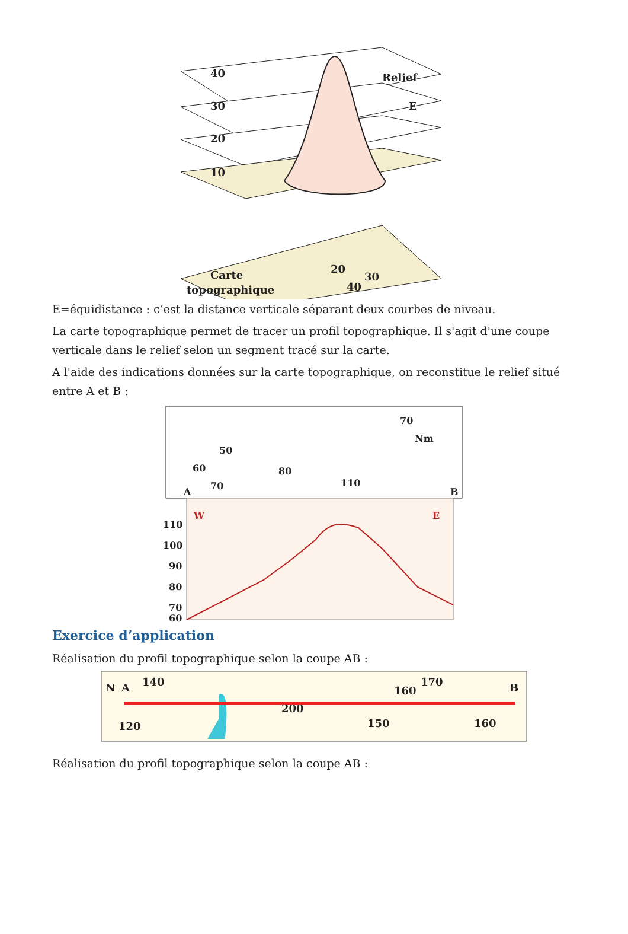40
30
20
10
Relief
E
Carte
topographique
20
30
40
E=équidistance : c’est la distance verticale séparant deux courbes de niveau.
La carte topographique permet de tracer un profil topographique. Il s'agit d'une coupe verticale dans le relief selon un segment tracé sur la carte.
A l'aide des indications données sur la carte topographique, on reconstitue le relief situé entre A et B :
50
60
70
80
110
70
Nm
A
B
W
E
110
100
90
80
70
60
Exercice d’application
Réalisation du profil topographique selon la coupe AB :
A
B
N
140
120
200
150
160
170
160
Réalisation du profil topographique selon la coupe AB :